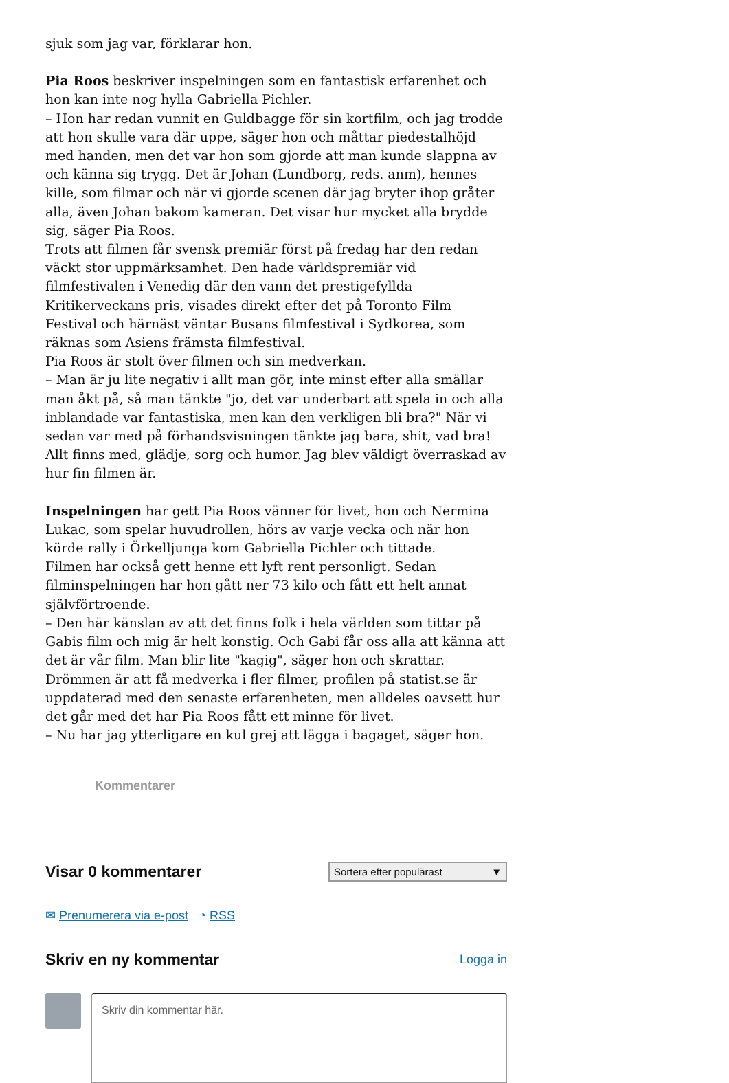sjuk som jag var, förklarar hon.
Pia Roos beskriver inspelningen som en fantastisk erfarenhet och hon kan inte nog hylla Gabriella Pichler.
– Hon har redan vunnit en Guldbagge för sin kortfilm, och jag trodde att hon skulle vara där uppe, säger hon och måttar piedestalhöjd med handen, men det var hon som gjorde att man kunde slappna av och känna sig trygg. Det är Johan (Lundborg, reds. anm), hennes kille, som filmar och när vi gjorde scenen där jag bryter ihop gråter alla, även Johan bakom kameran. Det visar hur mycket alla brydde sig, säger Pia Roos.
Trots att filmen får svensk premiär först på fredag har den redan väckt stor uppmärksamhet. Den hade världspremiär vid filmfestivalen i Venedig där den vann det prestigefyllda Kritikerveckans pris, visades direkt efter det på Toronto Film Festival och härnäst väntar Busans filmfestival i Sydkorea, som räknas som Asiens främsta filmfestival.
Pia Roos är stolt över filmen och sin medverkan.
– Man är ju lite negativ i allt man gör, inte minst efter alla smällar man åkt på, så man tänkte "jo, det var underbart att spela in och alla inblandade var fantastiska, men kan den verkligen bli bra?" När vi sedan var med på förhandsvisningen tänkte jag bara, shit, vad bra! Allt finns med, glädje, sorg och humor. Jag blev väldigt överraskad av hur fin filmen är.
Inspelningen har gett Pia Roos vänner för livet, hon och Nermina Lukac, som spelar huvudrollen, hörs av varje vecka och när hon körde rally i Örkelljunga kom Gabriella Pichler och tittade.
Filmen har också gett henne ett lyft rent personligt. Sedan filminspelningen har hon gått ner 73 kilo och fått ett helt annat självförtroende.
– Den här känslan av att det finns folk i hela världen som tittar på Gabis film och mig är helt konstig. Och Gabi får oss alla att känna att det är vår film. Man blir lite "kagig", säger hon och skrattar.
Drömmen är att få medverka i fler filmer, profilen på statist.se är uppdaterad med den senaste erfarenheten, men alldeles oavsett hur det går med det har Pia Roos fått ett minne för livet.
– Nu har jag ytterligare en kul grej att lägga i bagaget, säger hon.
Kommentarer
Visar 0 kommentarer
Sortera efter populärast ▼
✉ Prenumerera via e-post ◔ RSS
Skriv en ny kommentar
Logga in
Skriv din kommentar här.